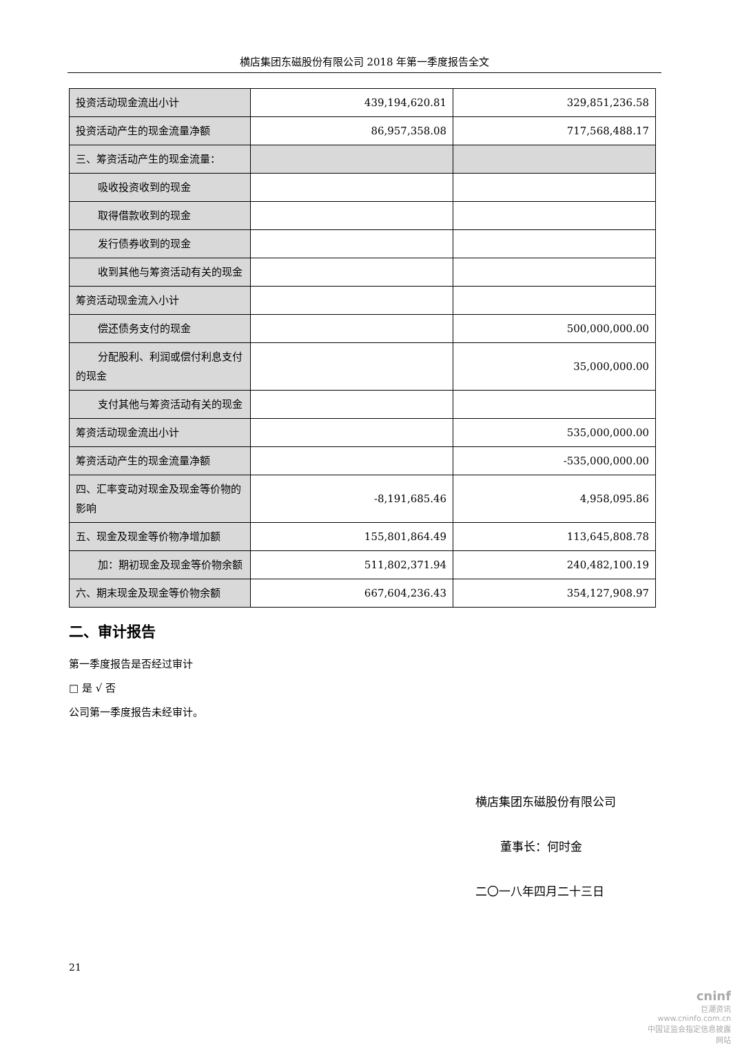横店集团东磁股份有限公司 2018 年第一季度报告全文
| 投资活动现金流出小计 | 439,194,620.81 | 329,851,236.58 |
| 投资活动产生的现金流量净额 | 86,957,358.08 | 717,568,488.17 |
| 三、筹资活动产生的现金流量： | | |
| 吸收投资收到的现金 | | |
| 取得借款收到的现金 | | |
| 发行债券收到的现金 | | |
| 收到其他与筹资活动有关的现金 | | |
| 筹资活动现金流入小计 | | |
| 偿还债务支付的现金 | | 500,000,000.00 |
| 分配股利、利润或偿付利息支付的现金 | | 35,000,000.00 |
| 支付其他与筹资活动有关的现金 | | |
| 筹资活动现金流出小计 | | 535,000,000.00 |
| 筹资活动产生的现金流量净额 | | -535,000,000.00 |
| 四、汇率变动对现金及现金等价物的影响 | -8,191,685.46 | 4,958,095.86 |
| 五、现金及现金等价物净增加额 | 155,801,864.49 | 113,645,808.78 |
| 加：期初现金及现金等价物余额 | 511,802,371.94 | 240,482,100.19 |
| 六、期末现金及现金等价物余额 | 667,604,236.43 | 354,127,908.97 |
二、审计报告
第一季度报告是否经过审计
□ 是 √ 否
公司第一季度报告未经审计。
横店集团东磁股份有限公司
董事长：何时金
二〇一八年四月二十三日
21
cninf
巨潮资讯
www.cninfo.com.cn
中国证监会指定信息披露网站